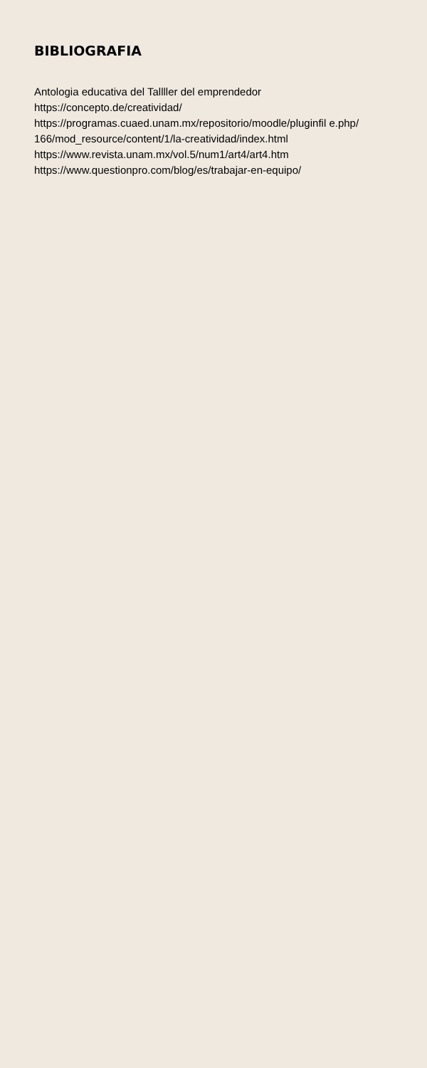BIBLIOGRAFIA
Antologia educativa del Tallller del emprendedor
https://concepto.de/creatividad/
https://programas.cuaed.unam.mx/repositorio/moodle/pluginfil e.php/166/mod_resource/content/1/la-creatividad/index.html
https://www.revista.unam.mx/vol.5/num1/art4/art4.htm
https://www.questionpro.com/blog/es/trabajar-en-equipo/